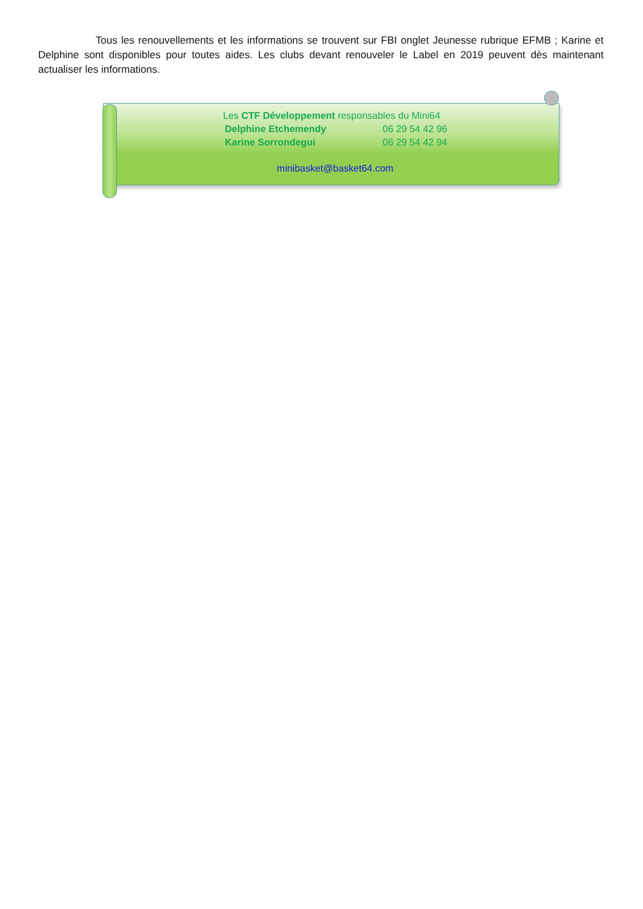Tous les renouvellements et les informations se trouvent sur FBI onglet Jeunesse rubrique EFMB ; Karine et Delphine sont disponibles pour toutes aides. Les clubs devant renouveler le Label en 2019 peuvent dès maintenant actualiser les informations.
Les CTF Développement responsables du Mini64
Delphine Etchemendy 06 29 54 42 96
Karine Sorrondegui 06 29 54 42 94
minibasket@basket64.com